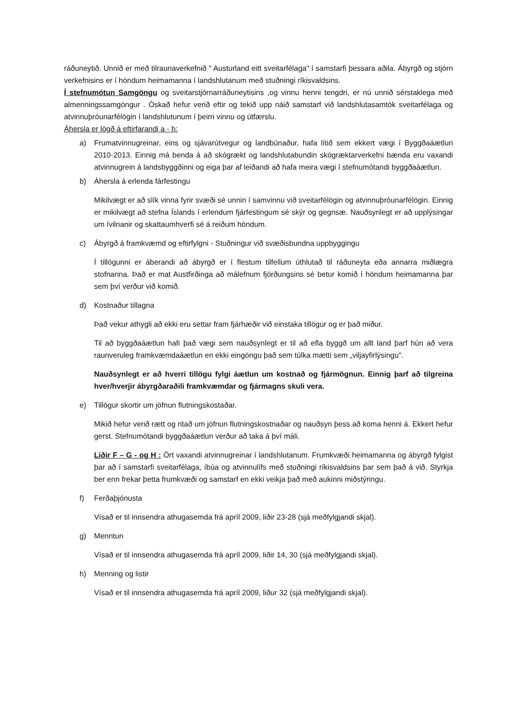ráðuneytið. Unnið er með tilraunaverkefnið " Austurland eitt sveitarfélaga" í samstarfi þessara aðila. Ábyrgð og stjórn verkefnisins er í höndum heimamanna í landshlutanum með stuðningi ríkisvaldsins.
Í stefnumótun Samgöngu og sveitarstjórnarráðuneytisins ,og vinnu henni tengdri, er nú unnið sérstaklega með almenningssamgöngur . Óskað hefur verið eftir og tekið upp náið samstarf við landshlutasamtök sveitarfélaga og atvinnuþróunarfélögin í landshlutunum í þeirri vinnu og útfærslu.
Áhersla er lögð á eftirfarandi a - h:
a) Frumatvinnugreinar, eins og sjávarútvegur og landbúnaður, hafa lítið sem ekkert vægi í Byggðaáætlun 2010-2013. Einnig má benda á að skógrækt og landshlutabundin skógræktarverkefni bænda eru vaxandi atvinnugrein á landsbyggðinni og eiga þar af leiðandi að hafa meira vægi í stefnumótandi byggðaáætlun.
b) Áhersla á erlenda fárfestingu
Mikilvægt er að slík vinna fyrir svæði sé unnin í samvinnu við sveitarfélögin og atvinnuþróunarfélögin. Einnig er mikilvægt að stefna Íslands í erlendum fjárfestingum sé skýr og gegnsæ. Nauðsynlegt er að upplýsingar um ívilnanir og skattaumhverfi sé á reiðum höndum.
c) Ábyrgð á framkvæmd og eftirfylgni - Stuðningur við svæðisbundna uppbyggingu
Í tillögunni er áberandi að ábyrgð er í flestum tilfellum úthlutað til ráðuneyta eða annarra miðlægra stofnanna. Það er mat Austfirðinga að málefnum fjórðungsins sé betur komið í höndum heimamanna þar sem því verður við komið.
d) Kostnaður tillagna
Það vekur athygli að ekki eru settar fram fjárhæðir við einstaka tillögur og er það miður.
Til að byggðaáætlun hafi það vægi sem nauðsynlegt er til að efla byggð um allt land þarf hún að vera raunveruleg framkvæmdaáætlun en ekki eingöngu það sem túlka mætti sem „viljayfirlýsingu".
Nauðsynlegt er að hverri tillögu fylgi áætlun um kostnað og fjármögnun. Einnig þarf að tilgreina hver/hverjir ábyrgðaraðili framkvæmdar og fjármagns skuli vera.
e) Tillögur skortir um jöfnun flutningskostaðar.
Mikið hefur verið rætt og ritað um jöfnun flutningskostnaðar og nauðsyn þess að koma henni á. Ekkert hefur gerst. Stefnumótandi byggðaáætlun verður að taka á því máli.
Liðir F – G - og H : Ört vaxandi atvinnugreinar í landshlutanum. Frumkvæði heimamanna og ábyrgð fylgist þar að í samstarfi sveitarfélaga, íbúa og atvinnulífs með stuðningi ríkisvaldsins þar sem það á við. Styrkja ber enn frekar þetta frumkvæði og samstarf en ekki veikja það með aukinni miðstýringu.
f) Ferðaþjónusta
Vísað er til innsendra athugasemda frá apríl 2009, liðir 23-28 (sjá meðfylgjandi skjal).
g) Menntun
Vísað er til innsendra athugasemda frá apríl 2009, liðir 14, 30 (sjá meðfylgjandi skjal).
h) Menning og listir
Vísað er til innsendra athugasemda frá apríl 2009, liður 32 (sjá meðfylgjandi skjal).